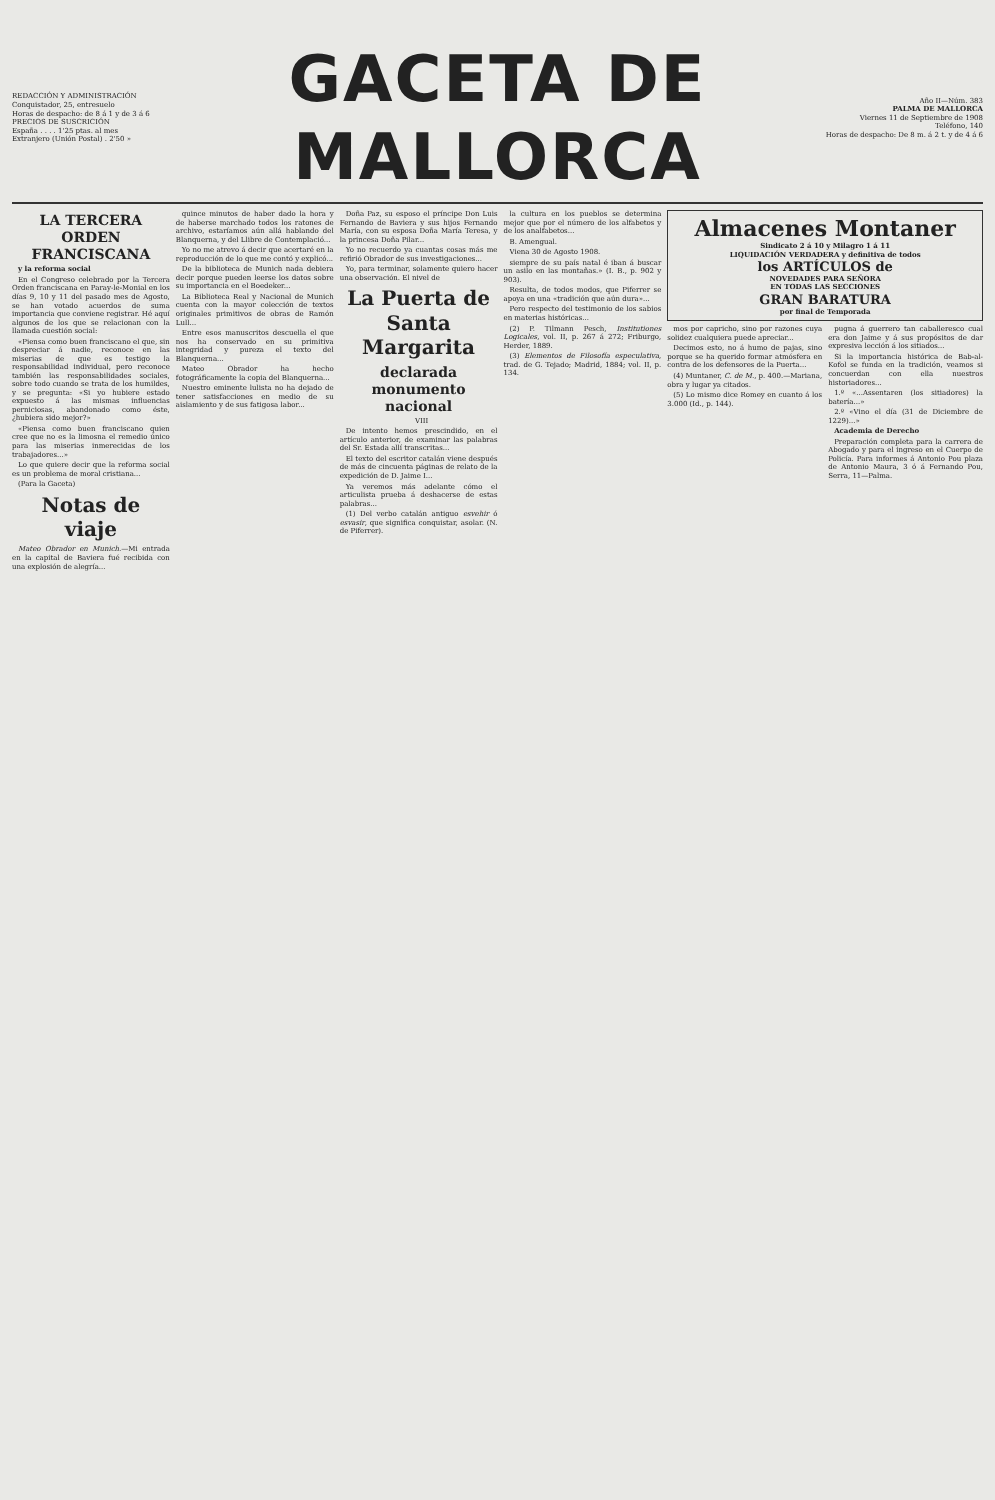REDACCIÓN Y ADMINISTRACIÓN
Conquistador, 25, entresuelo
Horas de despacho: de 8 á 1 y de 3 á 6
PRECIOS DE SUSCRICIÓN
España . . . . 1'25 ptas. al mes
Extranjero (Unión Postal) . 2'50 »
GACETA DE MALLORCA
Año II—Núm. 383
PALMA DE MALLORCA
Viernes 11 de Septiembre de 1908
Teléfono, 140
Horas de despacho: De 8 m. á 2 t. y de 4 á 6
LA TERCERA ORDEN FRANCISCANA
y la reforma social
En el Congreso celebrado por la Tercera Orden franciscana en Paray-le-Monial en los días 9, 10 y 11 del pasado mes de Agosto, se han votado acuerdos de suma importancia que conviene registrar. Hé aquí algunos de los que se relacionan con la llamada cuestión social:
«Piensa como buen franciscano el que, sin despreciar á nadie, reconoce en las miserias de que es testigo la responsabilidad individual, pero reconoce también las responsabilidades sociales, sobre todo cuando se trata de los humildes, y se pregunta: «Si yo hubiere estado expuesto á las mismas influencias perniciosas, abandonado como éste, ¿hubiera sido mejor?»
«Piensa como buen franciscano quien cree que no es la limosna el remedio único para las miserias inmerecidas de los trabajadores...»
Lo que quiere decir que la reforma social es un problema de moral cristiana...
(Para la Gaceta)
Notas de viaje
Mateo Obrador en Munich.—Mi entrada en la capital de Baviera fué recibida con una explosión de alegría...
quince minutos de haber dado la hora y de haberse marchado todos los ratones de archivo, estaríamos aún allá hablando del Blanquerna, y del Llibre de Contemplació...
Yo no me atrevo á decir que acertaré en la reproducción de lo que me contó y explicó...
De la biblioteca de Munich nada debiera decir porque pueden leerse los datos sobre su importancia en el Boedeker...
La Biblioteca Real y Nacional de Munich cuenta con la mayor colección de textos originales primitivos de obras de Ramón Lull...
Entre esos manuscritos descuella el que nos ha conservado en su primitiva integridad y pureza el texto del Blanquerna...
Mateo Obrador ha hecho fotográficamente la copia del Blanquerna...
Nuestro eminente lulista no ha dejado de tener satisfacciones en medio de su aislamiento y de sus fatigosa labor...
Doña Paz, su esposo el príncipe Don Luis Fernando de Baviera y sus hijos Fernando María, con su esposa Doña María Teresa, y la princesa Doña Pilar...
Yo no recuerdo ya cuantas cosas más me refirió Obrador de sus investigaciones...
Yo, para terminar, solamente quiero hacer una observación. El nivel de
La Puerta de Santa Margarita
declarada monumento nacional
VIII
De intento hemos prescindido, en el artículo anterior, de examinar las palabras del Sr. Estada allí transcritas...
El texto del escritor catalán viene después de más de cincuenta páginas de relato de la expedición de D. Jaime I...
Ya veremos más adelante cómo el articulista prueba á deshacerse de estas palabras...
(1) Del verbo catalán antiguo esvehir ó esvasir, que significa conquistar, asolar. (N. de Piferrer).
la cultura en los pueblos se determina mejor que por el número de los alfabetos y de los analfabetos...
B. Amengual.
Viena 30 de Agosto 1908.
siempre de su país natal é iban á buscar un asilo en las montañas.» (I. B., p. 902 y 903).
Resulta, de todos modos, que Piferrer se apoya en una «tradición que aún dura»...
Pero respecto del testimonio de los sabios en materias históricas...
(2) P. Tilmann Pesch, Institutiones Logicales, vol. II, p. 267 á 272; Friburgo, Herder, 1889.
(3) Elementos de Filosofía especulativa, trad. de G. Tejado; Madrid, 1884; vol. II, p. 134.
Almacenes Montaner
Sindicato 2 á 10 y Milagro 1 á 11
LIQUIDACIÓN VERDADERA y definitiva de todos
los ARTÍCULOS de
NOVEDADES PARA SEÑORA
EN TODAS LAS SECCIONES
GRAN BARATURA
por final de Temporada
mos por capricho, sino por razones cuya solidez cualquiera puede apreciar...
Decimos esto, no á humo de pajas, sino porque se ha querido formar atmósfera en contra de los defensores de la Puerta...
(4) Muntaner, C. de M., p. 400.—Mariana, obra y lugar ya citados.
(5) Lo mismo dice Romey en cuanto á los 3.000 (Id., p. 144).
pugna á guerrero tan caballeresco cual era don Jaime y á sus propósitos de dar expresiva lección á los sitiados...
Si la importancia histórica de Bab-al-Kofol se funda en la tradición, veamos si concuerdan con ella nuestros historiadores...
1.º «...Assentaren (los sitiadores) la batería...»
2.º «Vino el día (31 de Diciembre de 1229)...»
Academia de Derecho
Preparación completa para la carrera de Abogado y para el ingreso en el Cuerpo de Policía. Para informes á Antonio Pou plaza de Antonio Maura, 3 ó á Fernando Pou, Serra, 11—Palma.